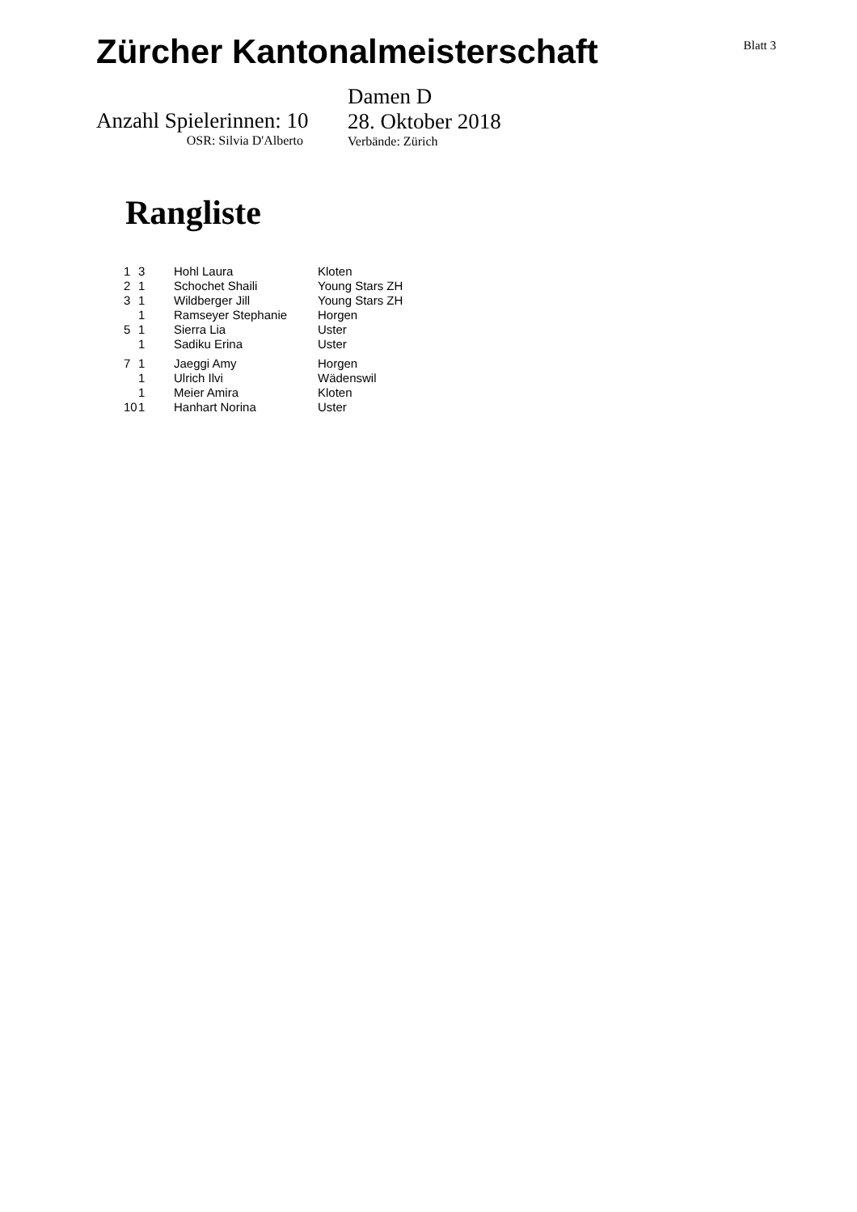Zürcher Kantonalmeisterschaft
Blatt 3
Anzahl Spielerinnen: 10
OSR: Silvia D'Alberto
Damen D
28. Oktober 2018
Verbände: Zürich
Rangliste
| 1 | 3 | Hohl Laura | Kloten |
| 2 | 1 | Schochet Shaili | Young Stars ZH |
| 3 | 1 | Wildberger Jill | Young Stars ZH |
| | 1 | Ramseyer Stephanie | Horgen |
| 5 | 1 | Sierra Lia | Uster |
| | 1 | Sadiku Erina | Uster |
| 7 | 1 | Jaeggi Amy | Horgen |
| | 1 | Ulrich Ilvi | Wädenswil |
| | 1 | Meier Amira | Kloten |
| 10 | 1 | Hanhart Norina | Uster |